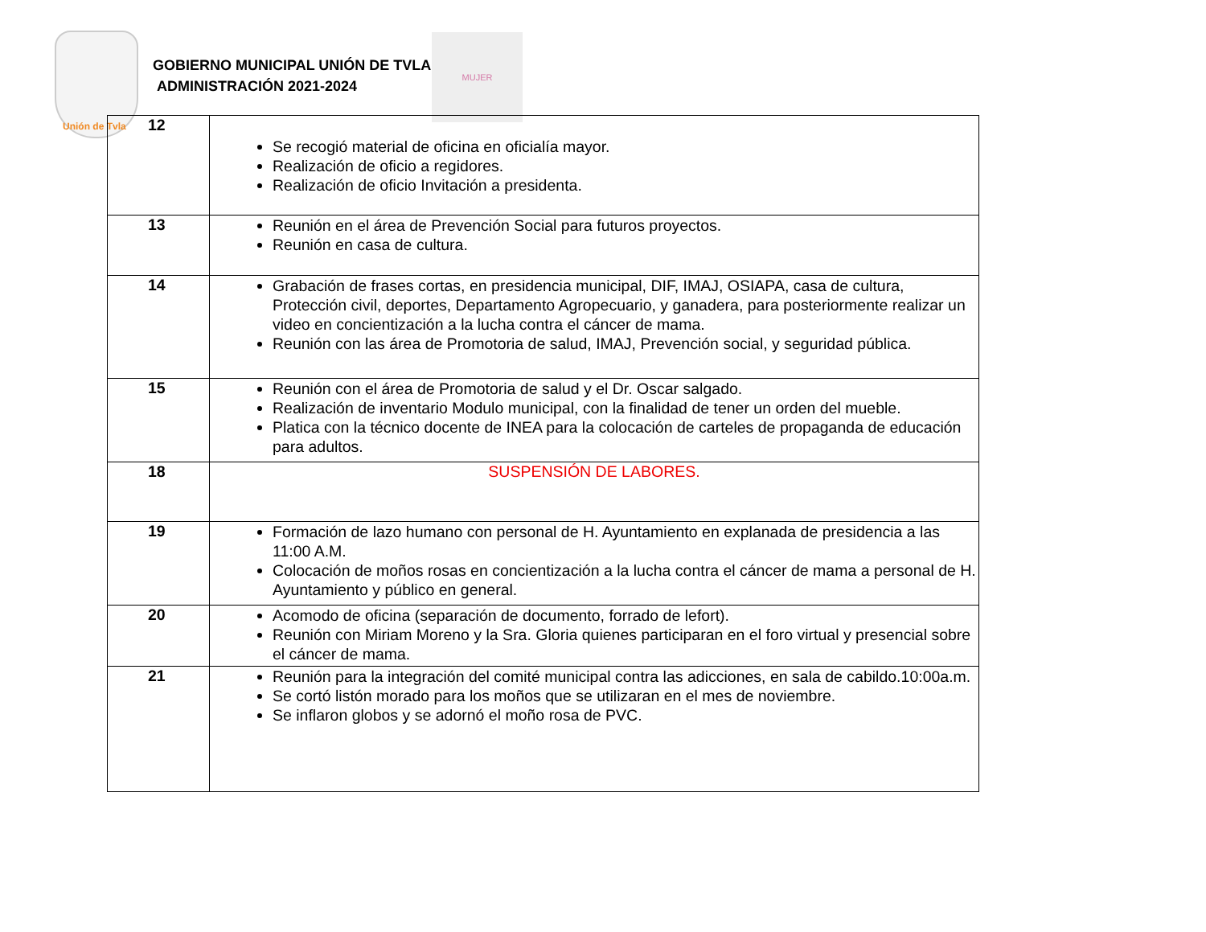Unión de Tvla
GOBIERNO MUNICIPAL UNIÓN DE TVLA
ADMINISTRACIÓN 2021-2024
MUJER
| 12 | Se recogió material de oficina en oficialía mayor. Realización de oficio a regidores. Realización de oficio Invitación a presidenta. |
| 13 | Reunión en el área de Prevención Social para futuros proyectos. Reunión en casa de cultura. |
| 14 | Grabación de frases cortas, en presidencia municipal, DIF, IMAJ, OSIAPA, casa de cultura, Protección civil, deportes, Departamento Agropecuario, y ganadera, para posteriormente realizar un video en concientización a la lucha contra el cáncer de mama. Reunión con las área de Promotoria de salud, IMAJ, Prevención social, y seguridad pública. |
| 15 | Reunión con el área de Promotoria de salud y el Dr. Oscar salgado. Realización de inventario Modulo municipal, con la finalidad de tener un orden del mueble. Platica con la técnico docente de INEA para la colocación de carteles de propaganda de educación para adultos. |
| 18 | SUSPENSIÓN DE LABORES. |
| 19 | Formación de lazo humano con personal de H. Ayuntamiento en explanada de presidencia a las 11:00 A.M. Colocación de moños rosas en concientización a la lucha contra el cáncer de mama a personal de H. Ayuntamiento y público en general. |
| 20 | Acomodo de oficina (separación de documento, forrado de lefort). Reunión con Miriam Moreno y la Sra. Gloria quienes participaran en el foro virtual y presencial sobre el cáncer de mama. |
| 21 | Reunión para la integración del comité municipal contra las adicciones, en sala de cabildo.10:00a.m. Se cortó listón morado para los moños que se utilizaran en el mes de noviembre. Se inflaron globos y se adornó el moño rosa de PVC. |